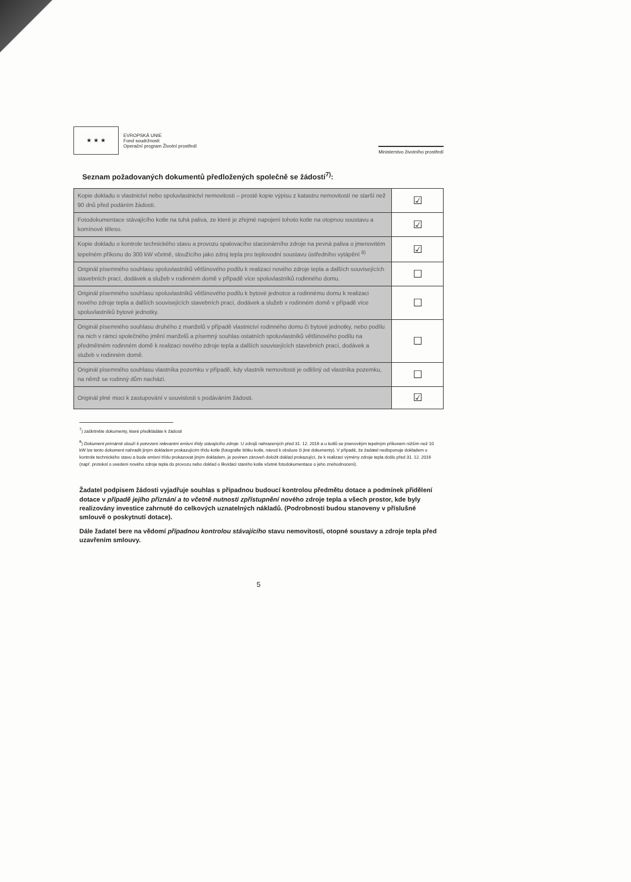★ ★ ★ EVROPSKÁ UNIE
Fond soudržnosti
Operační program Životní prostředí
Ministerstvo životního prostředí
Seznam požadovaných dokumentů předložených společně se žádostí<sup>7)</sup>:
| Kopie dokladu o vlastnictví nebo spoluvlastnictví nemovitosti – prosté kopie výpisu z katastru nemovitostí ne starší než 90 dnů před podáním žádosti. | ☑ |
| Fotodokumentace stávajícího kotle na tuhá paliva, ze které je zřejmé napojení tohoto kotle na otopnou soustavu a komínové těleso. | ☑ |
| Kopie dokladu o kontrole technického stavu a provozu spalovacího stacionárního zdroje na pevná paliva o jmenovitém tepelném příkonu do 300 kW včetně, sloužícího jako zdroj tepla pro teplovodní soustavu ústředního vytápění <sup>8)</sup> | ☑ |
| Originál písemného souhlasu spoluvlastníků většinového podílu k realizaci nového zdroje tepla a dalších souvisejících stavebních prací, dodávek a služeb v rodinném domě v případě více spoluvlastníků rodinného domu. | ☐ |
| Originál písemného souhlasu spoluvlastníků většinového podílu k bytové jednotce a rodinnému domu k realizaci nového zdroje tepla a dalších souvisejících stavebních prací, dodávek a služeb v rodinném domě v případě více spoluvlastníků bytové jednotky. | ☐ |
| Originál písemného souhlasu druhého z manželů v případě vlastnictví rodinného domu či bytové jednotky, nebo podílu na nich v rámci společného jmění manželů a písemný souhlas ostatních spoluvlastníků většinového podílu na předmětném rodinném domě k realizaci nového zdroje tepla a dalších souvisejících stavebních prací, dodávek a služeb v rodinném domě. | ☐ |
| Originál písemného souhlasu vlastníka pozemku v případě, kdy vlastník nemovitosti je odlišný od vlastníka pozemku, na němž se rodinný dům nachází. | ☐ |
| Originál plné moci k zastupování v souvislosti s podáváním žádosti. | ☑ |
<sup>7</sup>) zaškrtněte dokumenty, které předkládáte k žádosti
<sup>8</sup>) Dokument primárně slouží k potvrzení relevantní emisní třídy stávajícího zdroje. U zdrojů nahrazených před 31. 12. 2016 a u kotlů se jmenovitým tepelným příkonem nižším než 10 kW lze tento dokument nahradit jiným dokladem prokazujícím třídu kotle (fotografie štítku kotle, návod k obsluze či jiné dokumenty). V případě, že žadatel nedisponuje dokladem o kontrole technického stavu a bude emisní třídu prokazovat jiným dokladem, je povinen zároveň doložit doklad prokazující, že k realizaci výměny zdroje tepla došlo před 31. 12. 2016 (např. protokol o uvedení nového zdroje tepla do provozu nebo doklad o likvidaci starého kotle včetně fotodokumentace o jeho znehodnocení).
Žadatel podpisem žádosti vyjadřuje souhlas s případnou budoucí kontrolou předmětu dotace a podmínek přidělení dotace v případě jejího přiznání a to včetně nutnosti zpřístupnění nového zdroje tepla a všech prostor, kde byly realizovány investice zahrnuté do celkových uznatelných nákladů. (Podrobnosti budou stanoveny v příslušné smlouvě o poskytnutí dotace).
Dále žadatel bere na vědomí případnou kontrolou stávajícího stavu nemovitosti, otopné soustavy a zdroje tepla před uzavřením smlouvy.
5